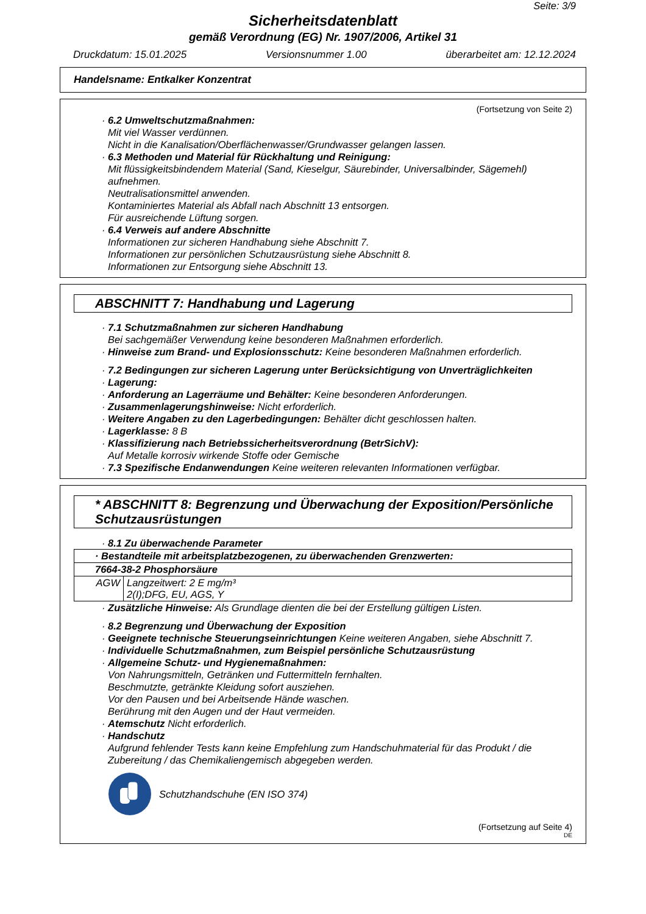Seite: 3/9
Sicherheitsdatenblatt
gemäß Verordnung (EG) Nr. 1907/2006, Artikel 31
Druckdatum: 15.01.2025 Versionsnummer 1.00 überarbeitet am: 12.12.2024
Handelsname: Entkalker Konzentrat
(Fortsetzung von Seite 2)
· 6.2 Umweltschutzmaßnahmen:
Mit viel Wasser verdünnen.
Nicht in die Kanalisation/Oberflächenwasser/Grundwasser gelangen lassen.
· 6.3 Methoden und Material für Rückhaltung und Reinigung:
Mit flüssigkeitsbindendem Material (Sand, Kieselgur, Säurebinder, Universalbinder, Sägemehl) aufnehmen.
Neutralisationsmittel anwenden.
Kontaminiertes Material als Abfall nach Abschnitt 13 entsorgen.
Für ausreichende Lüftung sorgen.
· 6.4 Verweis auf andere Abschnitte
Informationen zur sicheren Handhabung siehe Abschnitt 7.
Informationen zur persönlichen Schutzausrüstung siehe Abschnitt 8.
Informationen zur Entsorgung siehe Abschnitt 13.
ABSCHNITT 7: Handhabung und Lagerung
· 7.1 Schutzmaßnahmen zur sicheren Handhabung
Bei sachgemäßer Verwendung keine besonderen Maßnahmen erforderlich.
· Hinweise zum Brand- und Explosionsschutz: Keine besonderen Maßnahmen erforderlich.
· 7.2 Bedingungen zur sicheren Lagerung unter Berücksichtigung von Unverträglichkeiten
· Lagerung:
· Anforderung an Lagerräume und Behälter: Keine besonderen Anforderungen.
· Zusammenlagerungshinweise: Nicht erforderlich.
· Weitere Angaben zu den Lagerbedingungen: Behälter dicht geschlossen halten.
· Lagerklasse: 8 B
· Klassifizierung nach Betriebssicherheitsverordnung (BetrSichV):
Auf Metalle korrosiv wirkende Stoffe oder Gemische
· 7.3 Spezifische Endanwendungen Keine weiteren relevanten Informationen verfügbar.
* ABSCHNITT 8: Begrenzung und Überwachung der Exposition/Persönliche Schutzausrüstungen
· 8.1 Zu überwachende Parameter
| · Bestandteile mit arbeitsplatzbezogenen, zu überwachenden Grenzwerten: | |
| 7664-38-2 Phosphorsäure | |
| AGW | Langzeitwert: 2 E mg/m³ 2(I);DFG, EU, AGS, Y |
· Zusätzliche Hinweise: Als Grundlage dienten die bei der Erstellung gültigen Listen.
· 8.2 Begrenzung und Überwachung der Exposition
· Geeignete technische Steuerungseinrichtungen Keine weiteren Angaben, siehe Abschnitt 7.
· Individuelle Schutzmaßnahmen, zum Beispiel persönliche Schutzausrüstung
· Allgemeine Schutz- und Hygienemaßnahmen:
Von Nahrungsmitteln, Getränken und Futtermitteln fernhalten.
Beschmutzte, getränkte Kleidung sofort ausziehen.
Vor den Pausen und bei Arbeitsende Hände waschen.
Berührung mit den Augen und der Haut vermeiden.
· Atemschutz Nicht erforderlich.
· Handschutz
Aufgrund fehlender Tests kann keine Empfehlung zum Handschuhmaterial für das Produkt / die Zubereitung / das Chemikaliengemisch abgegeben werden.
Schutzhandschuhe (EN ISO 374)
(Fortsetzung auf Seite 4)
DE